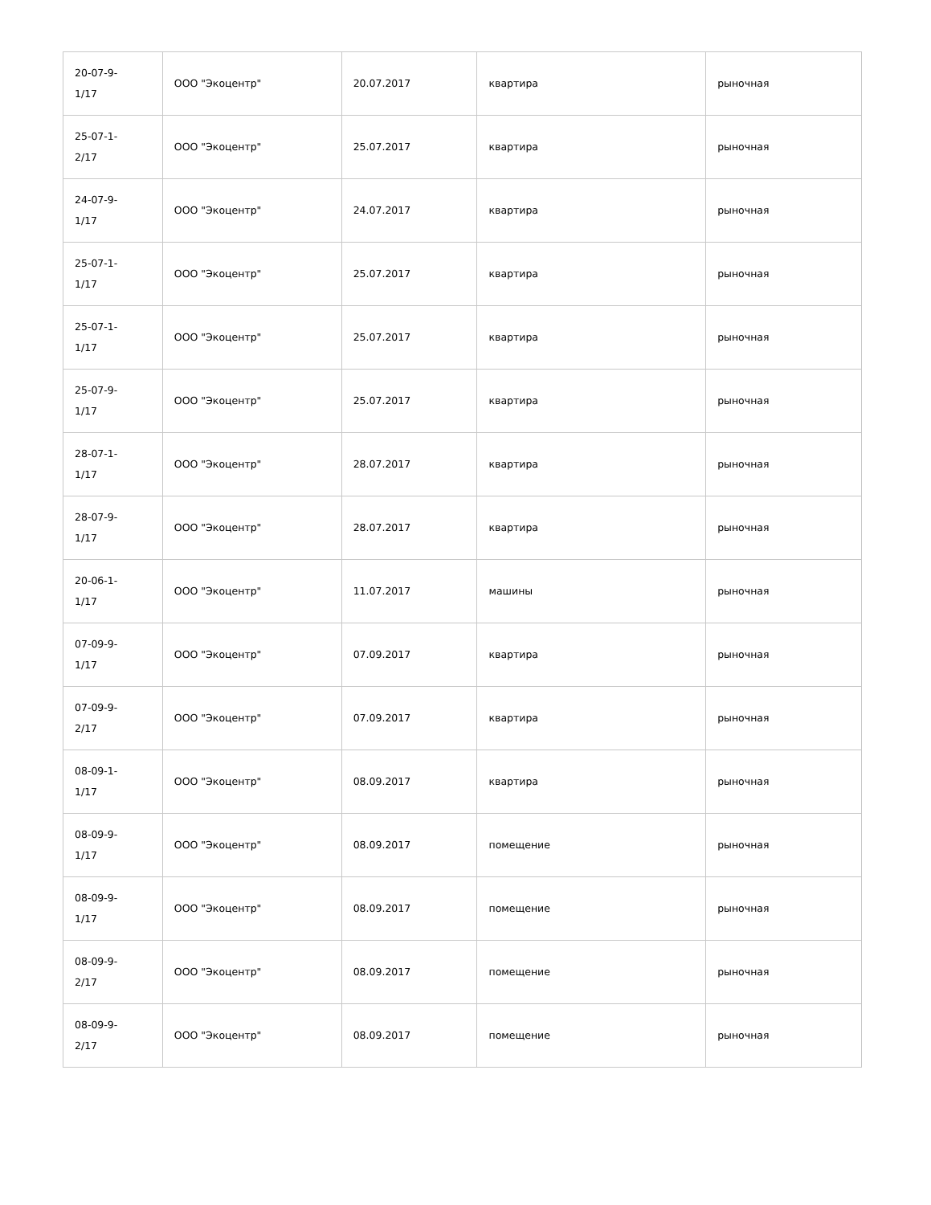| 20-07-9- 1/17 | ООО "Экоцентр" | 20.07.2017 | квартира | рыночная |
| 25-07-1- 2/17 | ООО "Экоцентр" | 25.07.2017 | квартира | рыночная |
| 24-07-9- 1/17 | ООО "Экоцентр" | 24.07.2017 | квартира | рыночная |
| 25-07-1- 1/17 | ООО "Экоцентр" | 25.07.2017 | квартира | рыночная |
| 25-07-1- 1/17 | ООО "Экоцентр" | 25.07.2017 | квартира | рыночная |
| 25-07-9- 1/17 | ООО "Экоцентр" | 25.07.2017 | квартира | рыночная |
| 28-07-1- 1/17 | ООО "Экоцентр" | 28.07.2017 | квартира | рыночная |
| 28-07-9- 1/17 | ООО "Экоцентр" | 28.07.2017 | квартира | рыночная |
| 20-06-1- 1/17 | ООО "Экоцентр" | 11.07.2017 | машины | рыночная |
| 07-09-9- 1/17 | ООО "Экоцентр" | 07.09.2017 | квартира | рыночная |
| 07-09-9- 2/17 | ООО "Экоцентр" | 07.09.2017 | квартира | рыночная |
| 08-09-1- 1/17 | ООО "Экоцентр" | 08.09.2017 | квартира | рыночная |
| 08-09-9- 1/17 | ООО "Экоцентр" | 08.09.2017 | помещение | рыночная |
| 08-09-9- 1/17 | ООО "Экоцентр" | 08.09.2017 | помещение | рыночная |
| 08-09-9- 2/17 | ООО "Экоцентр" | 08.09.2017 | помещение | рыночная |
| 08-09-9- 2/17 | ООО "Экоцентр" | 08.09.2017 | помещение | рыночная |